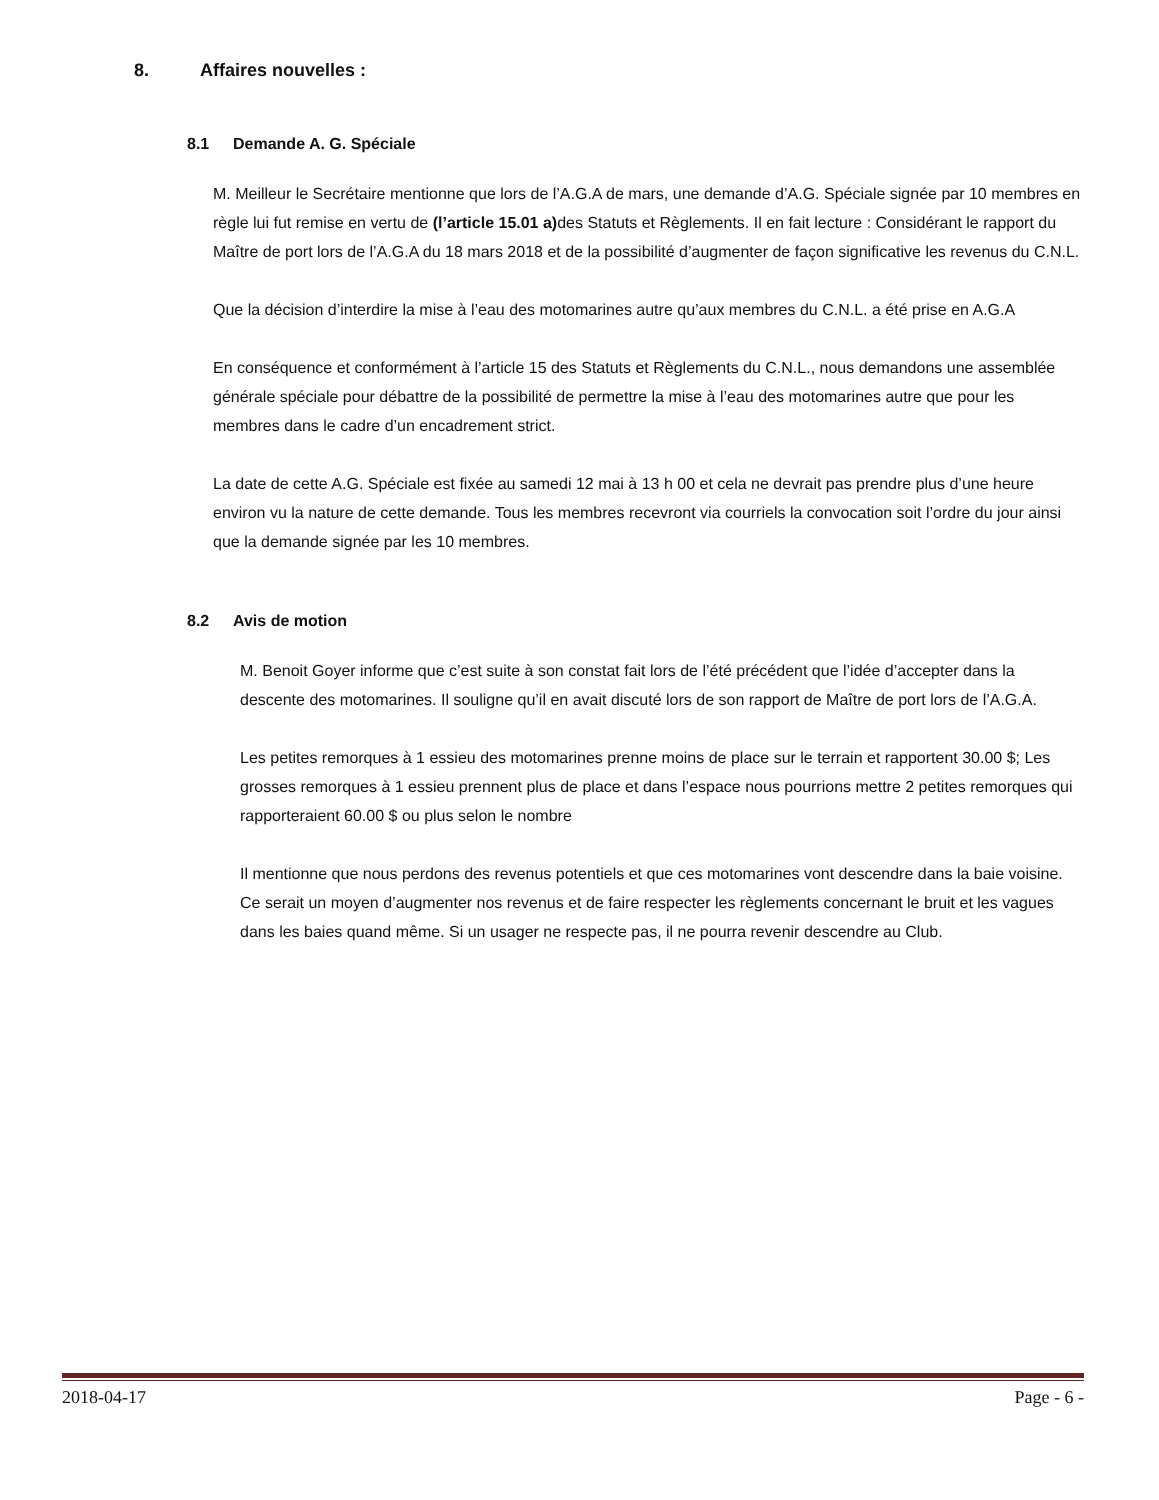8. Affaires nouvelles :
8.1 Demande A. G. Spéciale
M. Meilleur le Secrétaire mentionne que lors de l’A.G.A de mars, une demande d’A.G. Spéciale signée par 10 membres en règle lui fut remise en vertu de (l’article 15.01 a) des Statuts et Règlements. Il en fait lecture : Considérant le rapport du Maître de port lors de l’A.G.A du 18 mars 2018 et de la possibilité d’augmenter de façon significative les revenus du C.N.L.
Que la décision d’interdire la mise à l’eau des motomarines autre qu’aux membres du C.N.L. a été prise en A.G.A
En conséquence et conformément à l’article 15 des Statuts et Règlements du C.N.L., nous demandons une assemblée générale spéciale pour débattre de la possibilité de permettre la mise à l’eau des motomarines autre que pour les membres dans le cadre d’un encadrement strict.
La date de cette A.G. Spéciale est fixée au samedi 12 mai à 13 h 00 et cela ne devrait pas prendre plus d’une heure environ vu la nature de cette demande. Tous les membres recevront via courriels la convocation soit l’ordre du jour ainsi que la demande signée par les 10 membres.
8.2 Avis de motion
M. Benoit Goyer informe que c’est suite à son constat fait lors de l’été précédent que l’idée d’accepter dans la descente des motomarines. Il souligne qu’il en avait discuté lors de son rapport de Maître de port lors de l’A.G.A.
Les petites remorques à 1 essieu des motomarines prenne moins de place sur le terrain et rapportent 30.00 $; Les grosses remorques à 1 essieu prennent plus de place et dans l’espace nous pourrions mettre 2 petites remorques qui rapporteraient 60.00 $ ou plus selon le nombre
Il mentionne que nous perdons des revenus potentiels et que ces motomarines vont descendre dans la baie voisine. Ce serait un moyen d’augmenter nos revenus et de faire respecter les règlements concernant le bruit et les vagues dans les baies quand même. Si un usager ne respecte pas, il ne pourra revenir descendre au Club.
2018-04-17 Page - 6 -